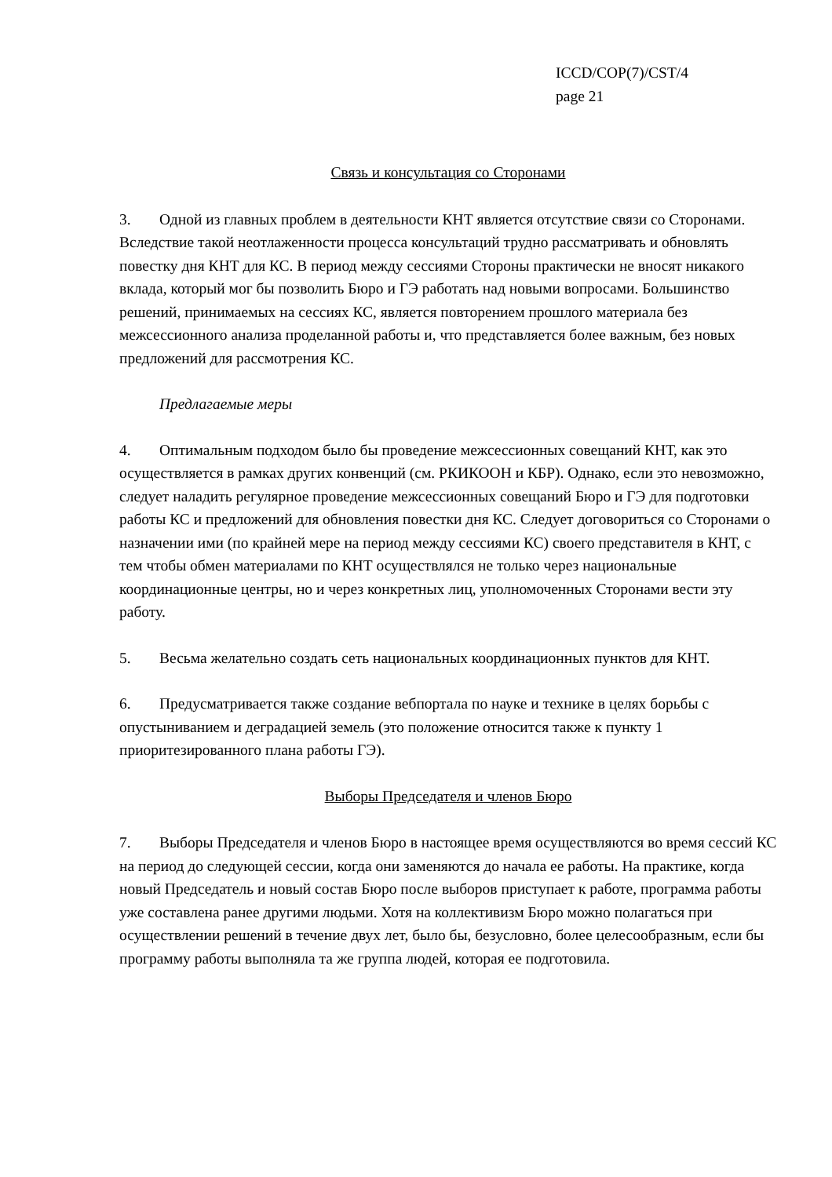ICCD/COP(7)/CST/4
page 21
Связь и консультация со Сторонами
3. Одной из главных проблем в деятельности КНТ является отсутствие связи со Сторонами. Вследствие такой неотлаженности процесса консультаций трудно рассматривать и обновлять повестку дня КНТ для КС. В период между сессиями Стороны практически не вносят никакого вклада, который мог бы позволить Бюро и ГЭ работать над новыми вопросами. Большинство решений, принимаемых на сессиях КС, является повторением прошлого материала без межсессионного анализа проделанной работы и, что представляется более важным, без новых предложений для рассмотрения КС.
Предлагаемые меры
4. Оптимальным подходом было бы проведение межсессионных совещаний КНТ, как это осуществляется в рамках других конвенций (см. РКИКООН и КБР). Однако, если это невозможно, следует наладить регулярное проведение межсессионных совещаний Бюро и ГЭ для подготовки работы КС и предложений для обновления повестки дня КС. Следует договориться со Сторонами о назначении ими (по крайней мере на период между сессиями КС) своего представителя в КНТ, с тем чтобы обмен материалами по КНТ осуществлялся не только через национальные координационные центры, но и через конкретных лиц, уполномоченных Сторонами вести эту работу.
5. Весьма желательно создать сеть национальных координационных пунктов для КНТ.
6. Предусматривается также создание вебпортала по науке и технике в целях борьбы с опустыниванием и деградацией земель (это положение относится также к пункту 1 приоритезированного плана работы ГЭ).
Выборы Председателя и членов Бюро
7. Выборы Председателя и членов Бюро в настоящее время осуществляются во время сессий КС на период до следующей сессии, когда они заменяются до начала ее работы. На практике, когда новый Председатель и новый состав Бюро после выборов приступает к работе, программа работы уже составлена ранее другими людьми. Хотя на коллективизм Бюро можно полагаться при осуществлении решений в течение двух лет, было бы, безусловно, более целесообразным, если бы программу работы выполняла та же группа людей, которая ее подготовила.